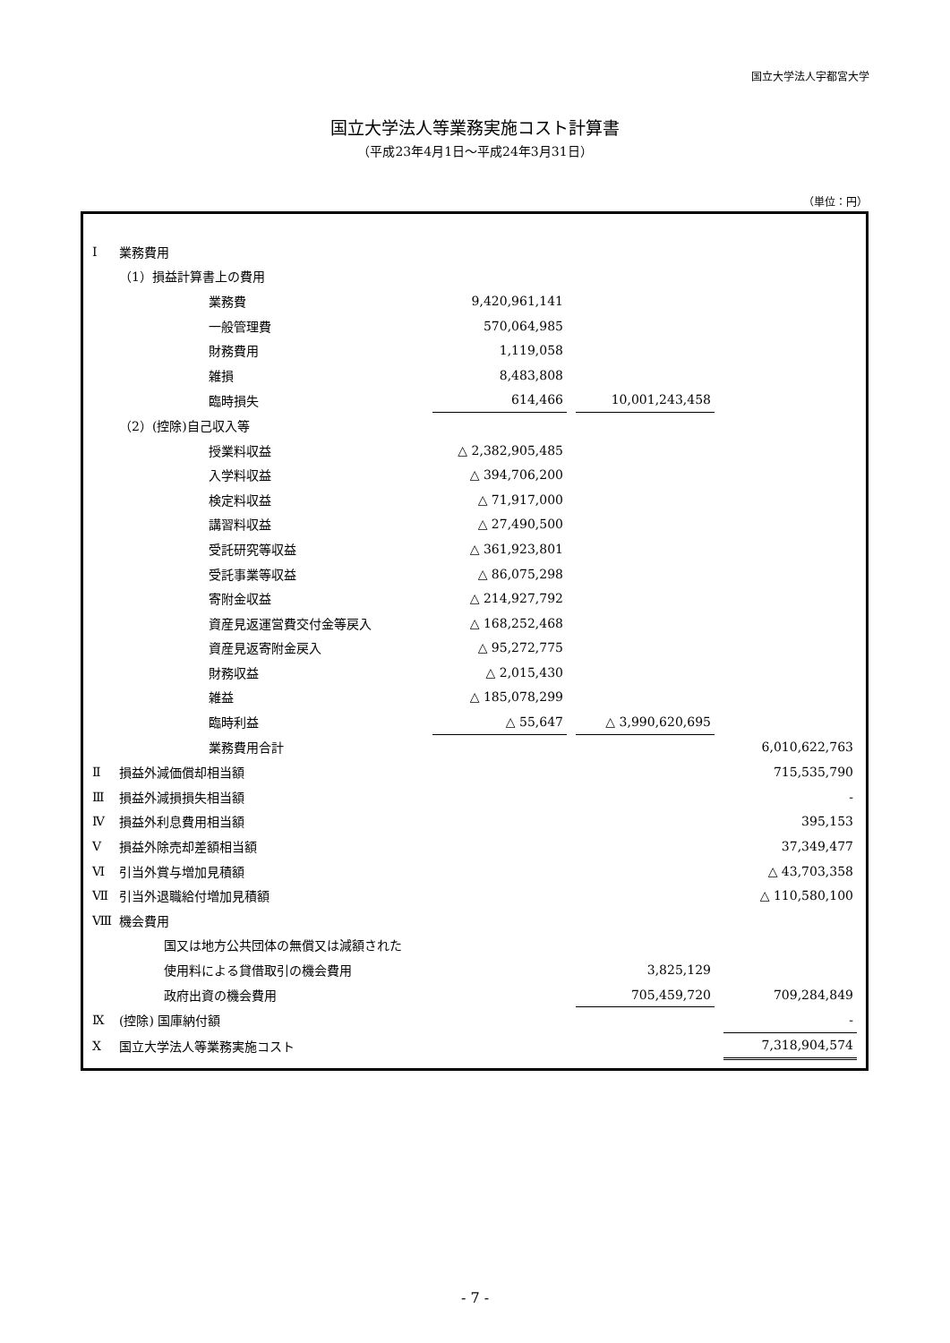国立大学法人宇都宮大学
国立大学法人等業務実施コスト計算書
（平成23年4月1日～平成24年3月31日）
（単位：円）
| Ⅰ | 業務費用 | | | | | | | |
| | （1）損益計算書上の費用 | | | | | | | |
| | | | 業務費 | 9,420,961,141 | | | | |
| | | | 一般管理費 | 570,064,985 | | | | |
| | | | 財務費用 | 1,119,058 | | | | |
| | | | 雑損 | 8,483,808 | | | | |
| | | | 臨時損失 | 614,466 | | 10,001,243,458 | | |
| | （2）(控除)自己収入等 | | | | | | | |
| | | | 授業料収益 | △ 2,382,905,485 | | | | |
| | | | 入学料収益 | △ 394,706,200 | | | | |
| | | | 検定料収益 | △ 71,917,000 | | | | |
| | | | 講習料収益 | △ 27,490,500 | | | | |
| | | | 受託研究等収益 | △ 361,923,801 | | | | |
| | | | 受託事業等収益 | △ 86,075,298 | | | | |
| | | | 寄附金収益 | △ 214,927,792 | | | | |
| | | | 資産見返運営費交付金等戻入 | △ 168,252,468 | | | | |
| | | | 資産見返寄附金戻入 | △ 95,272,775 | | | | |
| | | | 財務収益 | △ 2,015,430 | | | | |
| | | | 雑益 | △ 185,078,299 | | | | |
| | | | 臨時利益 | △ 55,647 | | △ 3,990,620,695 | | |
| | | | 業務費用合計 | | | | | 6,010,622,763 |
| Ⅱ | 損益外減価償却相当額 | | | | | | | 715,535,790 |
| Ⅲ | 損益外減損損失相当額 | | | | | | | - |
| Ⅳ | 損益外利息費用相当額 | | | | | | | 395,153 |
| Ⅴ | 損益外除売却差額相当額 | | | | | | | 37,349,477 |
| Ⅵ | 引当外賞与増加見積額 | | | | | | | △ 43,703,358 |
| Ⅶ | 引当外退職給付増加見積額 | | | | | | | △ 110,580,100 |
| Ⅷ | 機会費用 | | | | | | | |
| | | 国又は地方公共団体の無償又は減額された | | | | | | |
| | | 使用料による貸借取引の機会費用 | | | | 3,825,129 | | |
| | | 政府出資の機会費用 | | | | 705,459,720 | | 709,284,849 |
| Ⅸ | (控除) 国庫納付額 | | | | | | | - |
| Ⅹ | 国立大学法人等業務実施コスト | | | | | | | 7,318,904,574 |
- 7 -